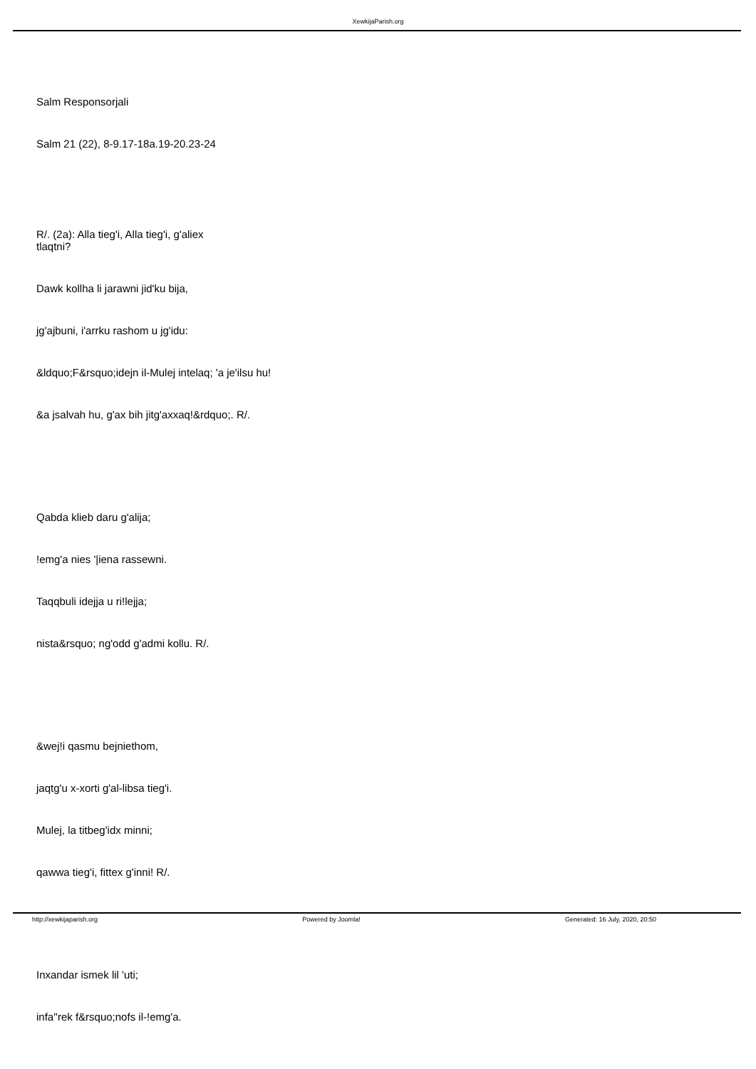XewkijaParish.org
Salm Responsorjali
Salm 21 (22), 8-9.17-18a.19-20.23-24
R/. (2a): Alla tieg'i, Alla tieg'i, g'aliex
tlaqtni?
Dawk kollha li jarawni jid'ku bija,
jg'ajbuni, i'arrku rashom u jg'idu:
&ldquo;F&rsquo;idejn il-Mulej intelaq; 'a je'ilsu hu!
&a jsalvah hu, g'ax bih jitg'axxaq!&rdquo;. R/.
Qabda klieb daru g'alija;
!emg'a nies '|iena rassewni.
Taqqbuli idejja u ri!lejja;
nista&rsquo; ng'odd g'admi kollu. R/.
&wej!i qasmu bejniethom,
jaqtg'u x-xorti g'al-libsa tieg'i.
Mulej, la titbeg'idx minni;
qawwa tieg'i, fittex g'inni! R/.
Inxandar ismek lil 'uti;
infa''rek f&rsquo;nofs il-!emg'a.
http://xewkijaparish.org Powered by Joomla! Generated: 16 July, 2020, 20:50